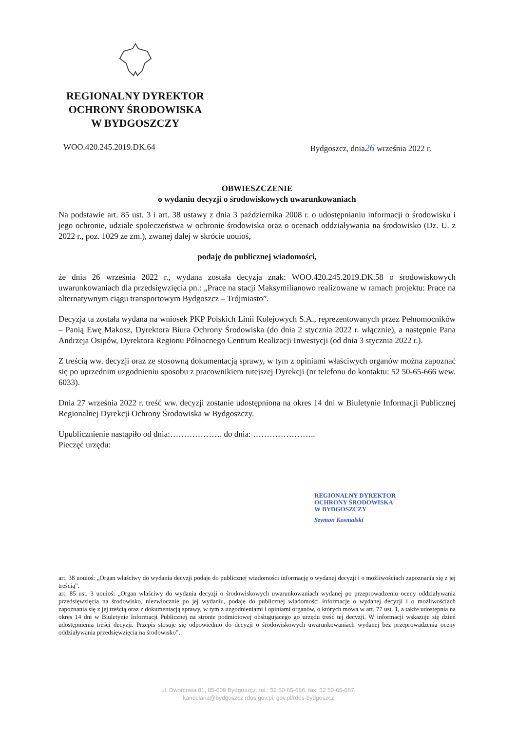REGIONALNY DYREKTOR
OCHRONY ŚRODOWISKA
W BYDGOSZCZY
WOO.420.245.2019.DK.64 Bydgoszcz, dnia26 września 2022 r.
OBWIESZCZENIE
o wydaniu decyzji o środowiskowych uwarunkowaniach
Na podstawie art. 85 ust. 3 i art. 38 ustawy z dnia 3 października 2008 r. o udostępnianiu informacji o środowisku i jego ochronie, udziale społeczeństwa w ochronie środowiska oraz o ocenach oddziaływania na środowisko (Dz. U. z 2022 r., poz. 1029 ze zm.), zwanej dalej w skrócie uouioś,
podaję do publicznej wiadomości,
że dnia 26 września 2022 r., wydana została decyzja znak: WOO.420.245.2019.DK.58 o środowiskowych uwarunkowaniach dla przedsięwzięcia pn.: „Prace na stacji Maksymilianowo realizowane w ramach projektu: Prace na alternatywnym ciągu transportowym Bydgoszcz – Trójmiasto”.
Decyzja ta została wydana na wniosek PKP Polskich Linii Kolejowych S.A., reprezentowanych przez Pełnomocników – Panią Ewę Makosz, Dyrektora Biura Ochrony Środowiska (do dnia 2 stycznia 2022 r. włącznie), a następnie Pana Andrzeja Osipów, Dyrektora Regionu Północnego Centrum Realizacji Inwestycji (od dnia 3 stycznia 2022 r.).
Z treścią ww. decyzji oraz ze stosowną dokumentacją sprawy, w tym z opiniami właściwych organów można zapoznać się po uprzednim uzgodnieniu sposobu z pracownikiem tutejszej Dyrekcji (nr telefonu do kontaktu: 52 50-65-666 wew. 6033).
Dnia 27 września 2022 r. treść ww. decyzji zostanie udostępniona na okres 14 dni w Biuletynie Informacji Publicznej Regionalnej Dyrekcji Ochrony Środowiska w Bydgoszczy.
Upublicznienie nastąpiło od dnia:………………. do dnia: …………………..
Pieczęć urzędu:
REGIONALNY DYREKTOR
OCHRONY ŚRODOWISKA
W BYDGOSZCZY
Szymon Kosmalski
art. 38 uouioś: „Organ właściwy do wydania decyzji podaje do publicznej wiadomości informację o wydanej decyzji i o możliwościach zapoznania się z jej treścią”.
art. 85 ust. 3 uouioś: „Organ właściwy do wydania decyzji o środowiskowych uwarunkowaniach wydanej po przeprowadzeniu oceny oddziaływania przedsięwzięcia na środowisko, niezwłocznie po jej wydaniu, podaje do publicznej wiadomości informacje o wydanej decyzji i o możliwościach zapoznania się z jej treścią oraz z dokumentacją sprawy, w tym z uzgodnieniami i opiniami organów, o których mowa w art. 77 ust. 1, a także udostępnia na okres 14 dni w Biuletynie Informacji Publicznej na stronie podmiotowej obsługującego go urzędu treść tej decyzji. W informacji wskazuje się dzień udostępnienia treści decyzji. Przepis stosuje się odpowiednio do decyzji o środowiskowych uwarunkowaniach wydanej bez przeprowadzenia oceny oddziaływania przedsięwzięcia na środowisko”.
ul. Dworcowa 81, 85-009 Bydgoszcz, tel.: 52 50-65-666, fax: 52 50-65-667,
kancelaria@bydgoszcz.rdos.gov.pl, gov.pl/rdos-bydgoszcz